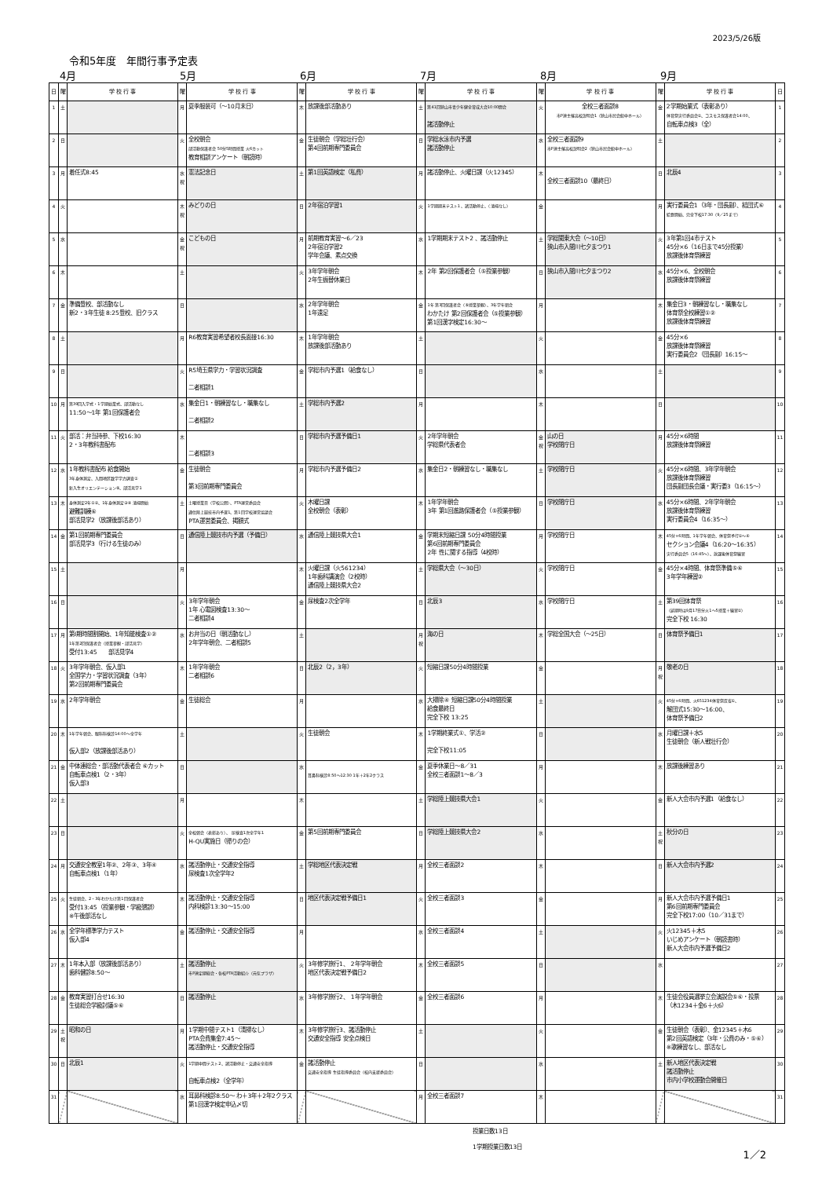2023/5/26版
令和5年度　年間行事予定表
4月 5月 6月 7月 8月 9月
| 日 | 曜 | 学 校 行 事 | 曜 | 学 校 行 事 | 曜 | 学 校 行 事 | 曜 | 学 校 行 事 | 曜 | 学 校 行 事 | 曜 | 学 校 行 事 | 日 |
| --- | --- | --- | --- | --- | --- | --- | --- | --- | --- | --- | --- | --- | --- |
| 1 | 土 | | 月 | 夏季服装可（～10月末日） | 木 | 放課後部活動あり | 土 | 第41回狭山市青少年健全育成大会10:00開会 諸活動停止 | 火 | 全校三者面談8 市P連主催高校説明会1（狭山市民会館中ホール） | 金 | 2学期始業式（表彰あり） 体育祭実行委員会①、コスモス保護者会14:00、 自転車点検3（全） | 1 |
| 2 | 日 | | 火 | 全校朝会 部活動保護者会 50分5時間授業 火6カット 教育相談アンケート（朝読時） | 金 | 生徒朝会（学総壮行会） 第4回前期専門委員会 | 日 | 学総水泳市内予選 諸活動停止 | 水 | 全校三者面談9 市P連主催高校説明会2（狭山市民会館中ホール） | 土 | | 2 |
| 3 | 月 | 着任式8:45 | 水 祝 | 憲法記念日 | 土 | 第1回英語検定（私費） | 月 | 諸活動停止、火曜日課（火12345） | 木 | 全校三者面談10（最終日） | 日 | 北辰4 | 3 |
| 4 | 火 | | 木 祝 | みどりの日 | 日 | 2年宿泊学習1 | 火 | 1学期期末テスト1 、諸活動停止、（清掃なし） | 金 | | 月 | 実行委員会1（3年・団長副）、結団式⑥ 給食開始、完全下校17:30（9／25まで） | 4 |
| 5 | 水 | | 金 祝 | こどもの日 | 月 | 前期教育実習～6／23 2年宿泊学習2 学年会議、素点交換 | 水 | 1学期期末テスト2 、諸活動停止 | 土 | 学総関東大会（～10日） 狭山市入間川七夕まつり1 | 火 | 3年第1回4市テスト 45分×6（16日まで45分授業） 放課後体育祭練習 | 5 |
| 6 | 木 | | 土 | | 火 | 3年学年朝会 2年生振替休業日 | 木 | 2年 第2回保護者会（⑤授業参観） | 日 | 狭山市入間川七夕まつり2 | 水 | 45分×6、全校朝会 放課後体育祭練習 | 6 |
| 7 | 金 | 準備登校、部活動なし 新2・3年生徒 8:25登校、旧クラス | 日 | | 水 | 2年学年朝会 1年遠足 | 金 | 1年 第3回保護者会（⑤授業参観）、3年学年朝会 わかたけ 第2回保護者会（⑤授業参観） 第1回漢字検定16:30～ | 月 | | 木 | 集金日3・朝練習なし・職集なし 体育祭全校練習①② 放課後体育祭練習 | 7 |
| 8 | 土 | | 月 | R6教育実習希望者校長面接16:30 | 木 | 1年学年朝会 放課後部活動あり | 土 | | 火 | | 金 | 45分×6 放課後体育祭練習 実行委員会2（団長副）16:15～ | 8 |
| 9 | 日 | | 火 | R5埼玉県学力・学習状況調査 二者相談1 | 金 | 学総市内予選1（給食なし） | 日 | | 水 | | 土 | | 9 |
| 10 | 月 | 第39回入学式・1学期始業式、部活動なし 11:50～1年 第1回保護者会 | 水 | 集金日1・朝練習なし・職集なし 二者相談2 | 土 | 学総市内予選2 | 月 | | 木 | | 日 | | 10 |
| 11 | 火 | 部活：弁当持参、下校16:30 2・3年教科書配布 | 木 | 二者相談3 | 日 | 学総市内予選予備日1 | 火 | 2年学年朝会 学総県代表者会 | 金 祝 | 山の日 学校閉庁日 | 月 | 45分×6時間 放課後体育祭練習 | 11 |
| 12 | 水 | 1年教科書配布 給食開始 3年身体測定、入間地区数学学力調査① 新入生オリエンテーション⑤、部活見学1 | 金 | 生徒朝会 第3回前期専門委員会 | 月 | 学総市内予選予備日2 | 水 | 集金日2・朝練習なし・職集なし | 土 | 学校閉庁日 | 火 | 45分×6時間、3年学年朝会 放課後体育祭練習 団長副団長会議・実行委3（16:15～） | 12 |
| 13 | 木 | 身体測定2年①②、1年身体測定③④ 清掃開始 避難訓練⑥ 部活見学2（放課後部活あり） | 土 | 土曜授業日（学校公開）、PTA運営委員会 通信陸上競技市内予選1、第1回学校運営協議会 PTA運営委員会、掲額式 | 火 | 木曜日課 全校朝会（表彰） | 木 | 1年学年朝会 3年 第1回進路保護者会（⑤授業参観） | 日 | 学校閉庁日 | 水 | 45分×6時間、2年学年朝会 放課後体育祭練習 実行委員会4（16:35～） | 13 |
| 14 | 金 | 第1回前期専門委員会 部活見学3（行ける生徒のみ） | 日 | 通信陸上競技市内予選（予備日） | 水 | 通信陸上競技県大会1 | 金 | 学期末短縮日課 50分4時間授業 第6回前期専門委員会 2年 性に関する指導（4校時） | 月 | 学校閉庁日 | 木 | 45分×6時間、1年学年朝会、体育祭予行①～④ セクション会議4（16:20～16:35） 実行委員会5（16:45～）、放課後体育祭練習 | 14 |
| 15 | 土 | | 月 | | 木 | 火曜日課（火561234） 1年歯科講演会（2校時） 通信陸上競技県大会2 | 土 | 学総県大会（～30日） | 火 | 学校閉庁日 | 金 | 45分×4時間、体育祭準備⑤⑥ 3年学年練習② | 15 |
| 16 | 日 | | 火 | 3年学年朝会 1年 心電図検査13:30～ 二者相談4 | 金 | 尿検査2次全学年 | 日 | 北辰3 | 水 | 学校閉庁日 | 土 | 第39回体育祭 （延期時は9月17日分火1～5授業＋練習①） 完全下校 16:30 | 16 |
| 17 | 月 | 第Ⅰ期時間割開始、1年知能検査①② 1年第2回保護者会（授業参観・部活見学） 受付13:45 部活見学4 | 水 | お弁当の日（朝活動なし） 2年学年朝会、二者相談5 | 土 | | 月 祝 | 海の日 | 木 | 学総全国大会（～25日） | 日 | 体育祭予備日1 | 17 |
| 18 | 火 | 3年学年朝会、仮入部1 全国学力・学習状況調査（3年） 第2回前期専門委員会 | 木 | 1年学年朝会 二者相談6 | 日 | 北辰2（2，3年） | 火 | 短縮日課50分4時間授業 | 金 | | 月 祝 | 敬老の日 | 18 |
| 19 | 水 | 2年学年朝会 | 金 | 生徒総会 | 月 | | 水 | 大掃除④ 短縮日課50分4時間授業 給食最終日 完全下校 13:25 | 土 | | 火 | 45分×6時間、火651234体育祭反省①、 解団式15:30～16:00、 体育祭予備日2 | 19 |
| 20 | 木 | 1年学年朝会、眼科科検診14:00～全学年 仮入部2（放課後部活あり） | 土 | | 火 | 生徒朝会 | 木 | 1学期終業式①、学活② 完全下校11:05 | 日 | | 水 | 月曜日課＋水5 生徒朝会（新人戦壮行会） | 20 |
| 21 | 金 | 中体連総会・部活動代表者会 ⑥カット 自転車点検1（2・3年） 仮入部3 | 日 | | 水 | 耳鼻科検診8:50～12:30 1年＋2年2クラス | 金 | 夏季休業日～8／31 全校三者面談1～8／3 | 月 | | 木 | 放課後練習あり | 21 |
| 22 | 土 | | 月 | | 木 | | 土 | 学総陸上競技県大会1 | 火 | | 金 | 新人大会市内予選1（給食なし） | 22 |
| 23 | 日 | | 火 | 全校朝会（表彰あり）、 尿検査1次全学年1 H-QU実施日（帰りの会） | 金 | 第5回前期専門委員会 | 日 | 学総陸上競技県大会2 | 水 | | 土 祝 | 秋分の日 | 23 |
| 24 | 月 | 交通安全教室1年②、2年③、3年④ 自転車点検1（1年） | 水 | 諸活動停止・交通安全指導 尿検査1次全学年2 | 土 | 学総地区代表決定戦 | 月 | 全校三者面談2 | 木 | | 日 | 新人大会市内予選2 | 24 |
| 25 | 火 | 生徒朝会、2・3年わかたけ第1回保護者会 受付13:45（授業参観・学級懇談） ※午後部活なし | 木 | 諸活動停止・交通安全指導 内科検診13:30～15:00 | 日 | 地区代表決定戦予備日1 | 火 | 全校三者面談3 | 金 | | 月 | 新人大会市内予選予備日1 第6回前期専門委員会 完全下校17:00（10／31まで） | 25 |
| 26 | 水 | 全学年標準学力テスト 仮入部4 | 金 | 諸活動停止・交通安全指導 | 月 | | 水 | 全校三者面談4 | 土 | | 火 | 火12345＋木5 いじめアンケート（朝読書時） 新人大会市内予選予備日2 | 26 |
| 27 | 木 | 1年本入部（放課後部活あり） 歯科健診8:50～ | 土 | 諸活動停止 市P連定期総会・各校PTA活動紹介（元気プラザ） | 火 | 3年修学旅行1、 2年学年朝会 地区代表決定戦予備日2 | 木 | 全校三者面談5 | 日 | | 水 | | 27 |
| 28 | 金 | 教育実習打合せ16:30 生徒総会学級討議⑤⑥ | 日 | 諸活動停止 | 水 | 3年修学旅行2、 1年学年朝会 | 金 | 全校三者面談6 | 月 | | 木 | 生徒会役員選挙立会演説会⑤⑥・投票 （木1234＋金6＋火6） | 28 |
| 29 | 土 祝 | 昭和の日 | 月 | 1学期中間テスト1（清掃なし） PTA会費集金7:45～ 諸活動停止・交通安全指導 | 木 | 3年修学旅行3、諸活動停止 交通安全指導 安全点検日 | 土 | | 火 | | 金 | 生徒朝会（表彰）、金12345＋木6 第2回英語検定（3年・公費のみ・⑤⑥） ※歌練習なし、部活なし | 29 |
| 30 | 日 | 北辰1 | 火 | 1学期中間テスト2、諸活動停止・交通安全指導 自転車点検2（全学年） | 金 | 諸活動停止 交通安全指導 生徒指導委員会（校内支援委員会） | 日 | | 水 | | 土 | 新人地区代表決定戦 諸活動停止 市内小学校運動会開催日 | 30 |
| 31 | | | 水 | 耳鼻科検診8:50～ わ＋3年＋2年2クラス 第1回漢字検定申込〆切 | | | 月 | 全校三者面談7 | 木 | | | | 31 |
授業日数13日
1学期授業日数13日
1／2